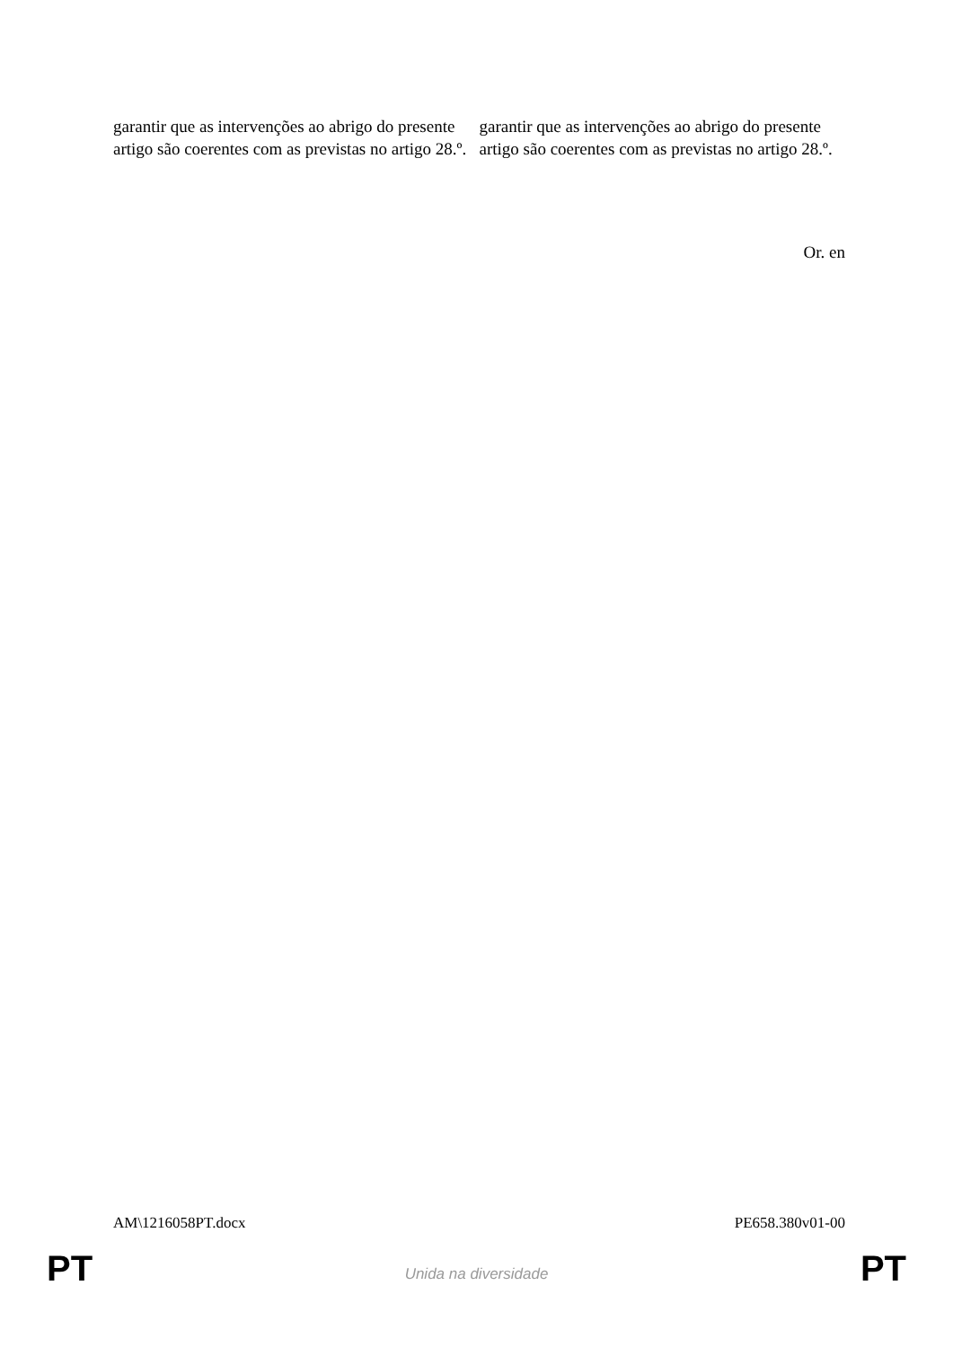| garantir que as intervenções ao abrigo do presente artigo são coerentes com as previstas no artigo 28.º. | garantir que as intervenções ao abrigo do presente artigo são coerentes com as previstas no artigo 28.º. |
Or. en
AM\1216058PT.docx PE658.380v01-00
PT Unida na diversidade PT